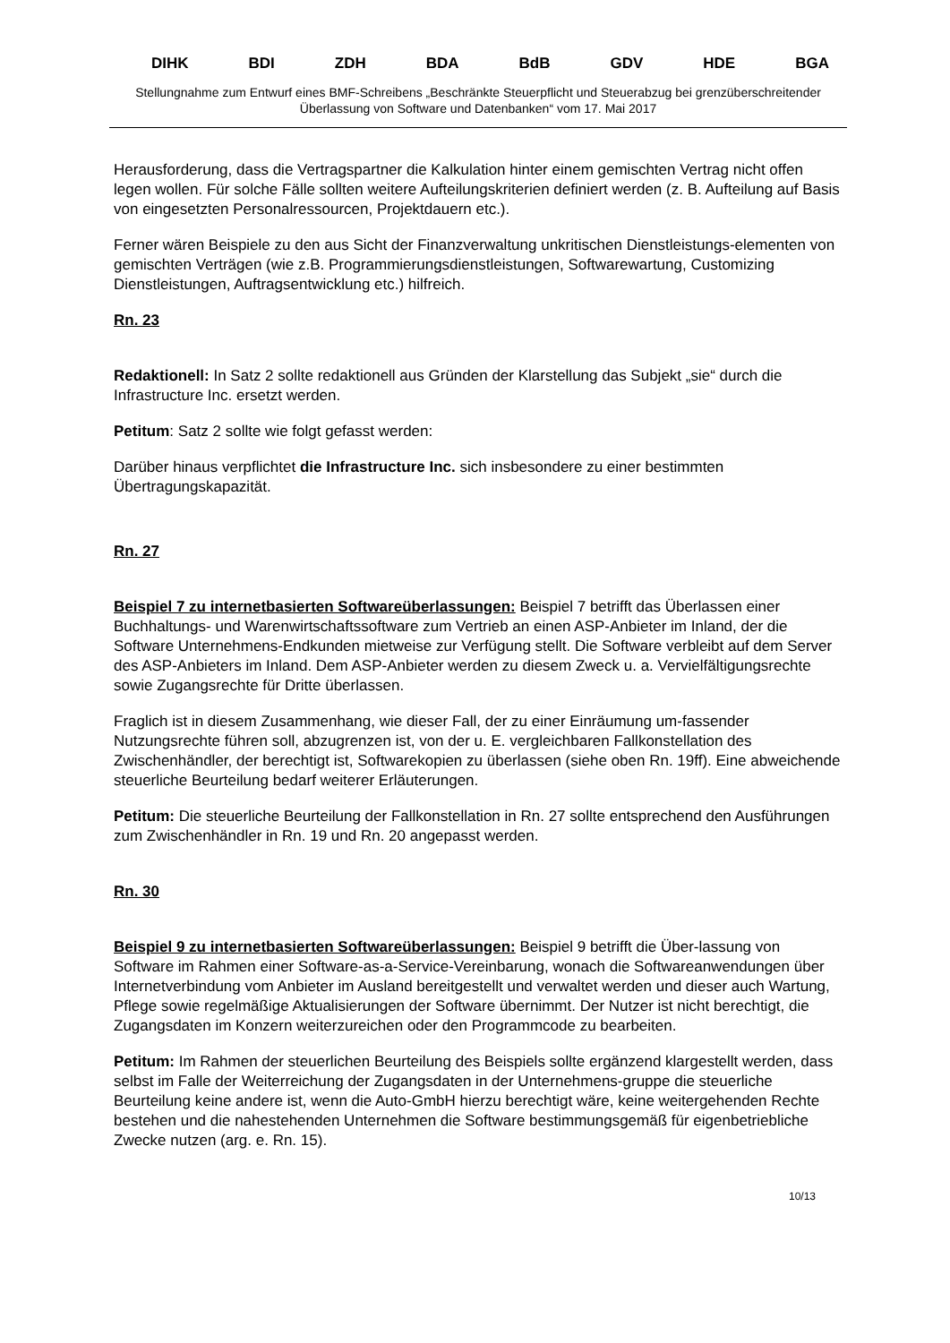DIHK BDI ZDH BDA BdB GDV HDE BGA
Stellungnahme zum Entwurf eines BMF-Schreibens „Beschränkte Steuerpflicht und Steuerabzug bei grenzüberschreitender Überlassung von Software und Datenbanken“ vom 17. Mai 2017
Herausforderung, dass die Vertragspartner die Kalkulation hinter einem gemischten Vertrag nicht offen legen wollen. Für solche Fälle sollten weitere Aufteilungskriterien definiert werden (z. B. Aufteilung auf Basis von eingesetzten Personalressourcen, Projektdauern etc.).
Ferner wären Beispiele zu den aus Sicht der Finanzverwaltung unkritischen Dienstleistungs-elementen von gemischten Verträgen (wie z.B. Programmierungsdienstleistungen, Softwarewartung, Customizing Dienstleistungen, Auftragsentwicklung etc.) hilfreich.
Rn. 23
Redaktionell: In Satz 2 sollte redaktionell aus Gründen der Klarstellung das Subjekt „sie“ durch die Infrastructure Inc. ersetzt werden.
Petitum: Satz 2 sollte wie folgt gefasst werden:
Darüber hinaus verpflichtet die Infrastructure Inc. sich insbesondere zu einer bestimmten Übertragungskapazität.
Rn. 27
Beispiel 7 zu internetbasierten Softwareüberlassungen: Beispiel 7 betrifft das Überlassen einer Buchhaltungs- und Warenwirtschaftssoftware zum Vertrieb an einen ASP-Anbieter im Inland, der die Software Unternehmens-Endkunden mietweise zur Verfügung stellt. Die Software verbleibt auf dem Server des ASP-Anbieters im Inland. Dem ASP-Anbieter werden zu diesem Zweck u. a. Vervielfältigungsrechte sowie Zugangsrechte für Dritte überlassen.
Fraglich ist in diesem Zusammenhang, wie dieser Fall, der zu einer Einräumung um-fassender Nutzungsrechte führen soll, abzugrenzen ist, von der u. E. vergleichbaren Fallkonstellation des Zwischenhändler, der berechtigt ist, Softwarekopien zu überlassen (siehe oben Rn. 19ff). Eine abweichende steuerliche Beurteilung bedarf weiterer Erläuterungen.
Petitum: Die steuerliche Beurteilung der Fallkonstellation in Rn. 27 sollte entsprechend den Ausführungen zum Zwischenhändler in Rn. 19 und Rn. 20 angepasst werden.
Rn. 30
Beispiel 9 zu internetbasierten Softwareüberlassungen: Beispiel 9 betrifft die Über-lassung von Software im Rahmen einer Software-as-a-Service-Vereinbarung, wonach die Softwareanwendungen über Internetverbindung vom Anbieter im Ausland bereitgestellt und verwaltet werden und dieser auch Wartung, Pflege sowie regelmäßige Aktualisierungen der Software übernimmt. Der Nutzer ist nicht berechtigt, die Zugangsdaten im Konzern weiterzureichen oder den Programmcode zu bearbeiten.
Petitum: Im Rahmen der steuerlichen Beurteilung des Beispiels sollte ergänzend klargestellt werden, dass selbst im Falle der Weiterreichung der Zugangsdaten in der Unternehmens-gruppe die steuerliche Beurteilung keine andere ist, wenn die Auto-GmbH hierzu berechtigt wäre, keine weitergehenden Rechte bestehen und die nahestehenden Unternehmen die Software bestimmungsgemäß für eigenbetriebliche Zwecke nutzen (arg. e. Rn. 15).
10/13